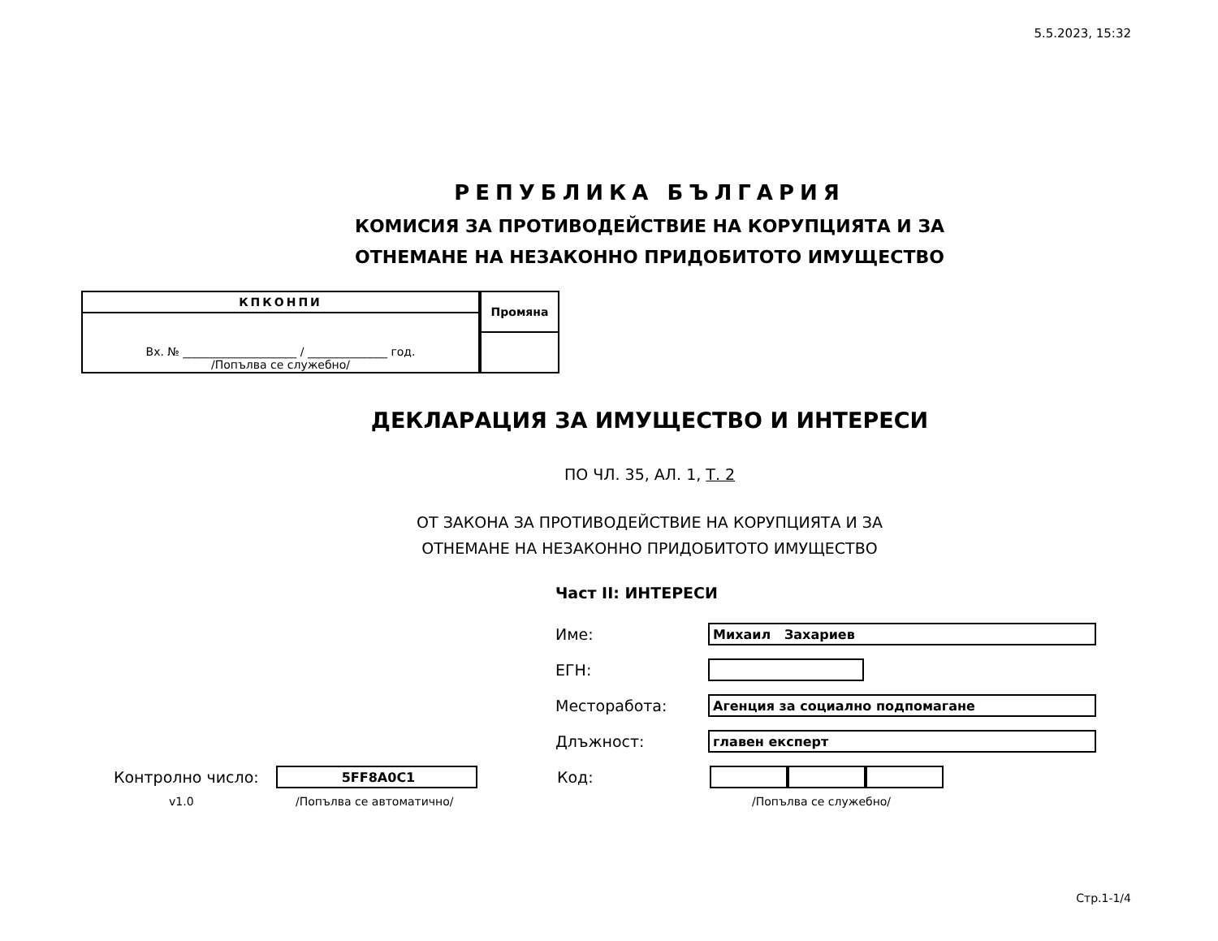5.5.2023, 15:32
РЕПУБЛИКА БЪЛГАРИЯ
КОМИСИЯ ЗА ПРОТИВОДЕЙСТВИЕ НА КОРУПЦИЯТА И ЗА
ОТНЕМАНЕ НА НЕЗАКОННО ПРИДОБИТОТО ИМУЩЕСТВО
| КПКОНПИ |
| --- |
| Вх. № ____________________ / ______________ год. /Попълва се служебно/ |
| Промяна |
| --- |
ДЕКЛАРАЦИЯ ЗА ИМУЩЕСТВО И ИНТЕРЕСИ
ПО ЧЛ. 35, АЛ. 1, Т. 2
ОТ ЗАКОНА ЗА ПРОТИВОДЕЙСТВИЕ НА КОРУПЦИЯТА И ЗА
ОТНЕМАНЕ НА НЕЗАКОННО ПРИДОБИТОТО ИМУЩЕСТВО
Част II: ИНТЕРЕСИ
Име:
Михаил Захариев
ЕГН:
Месторабота:
Агенция за социално подпомагане
Длъжност:
главен експерт
Контролно число:
5FF8A0C1
Код:
v1.0 /Попълва се автоматично/ /Попълва се служебно/
Стр.1-1/4